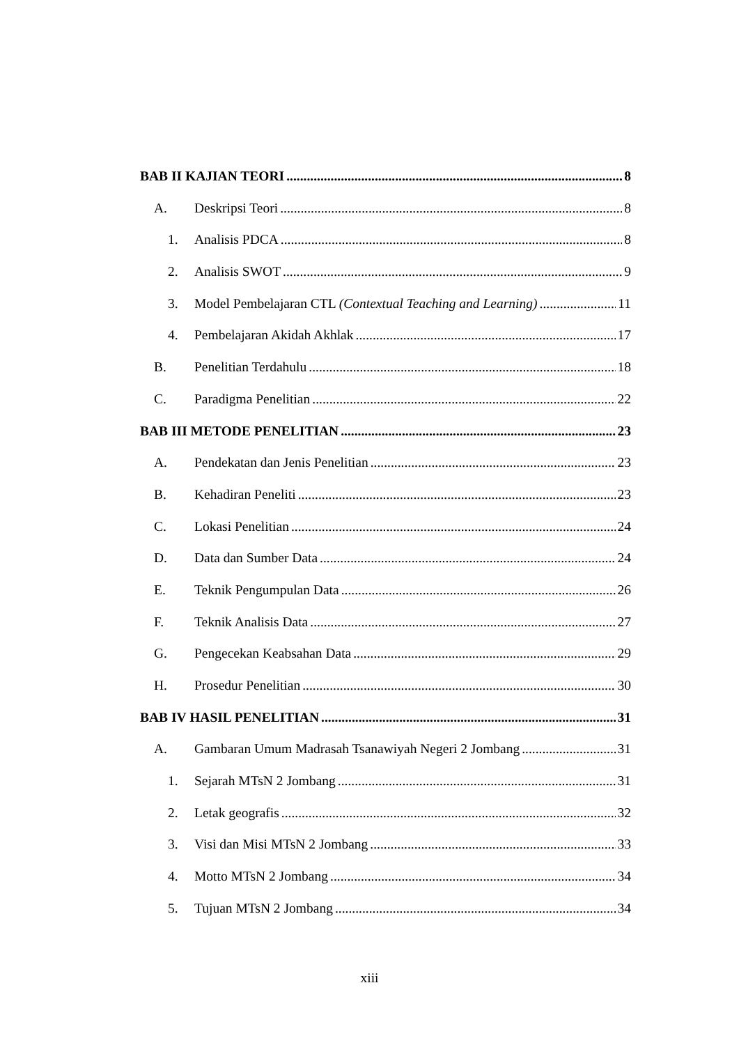BAB II KAJIAN TEORI 8
A. Deskripsi Teori 8
1. Analisis PDCA 8
2. Analisis SWOT 9
3. Model Pembelajaran CTL (Contextual Teaching and Learning) 11
4. Pembelajaran Akidah Akhlak 17
B. Penelitian Terdahulu 18
C. Paradigma Penelitian 22
BAB III METODE PENELITIAN 23
A. Pendekatan dan Jenis Penelitian 23
B. Kehadiran Peneliti 23
C. Lokasi Penelitian 24
D. Data dan Sumber Data 24
E. Teknik Pengumpulan Data 26
F. Teknik Analisis Data 27
G. Pengecekan Keabsahan Data 29
H. Prosedur Penelitian 30
BAB IV HASIL PENELITIAN 31
A. Gambaran Umum Madrasah Tsanawiyah Negeri 2 Jombang 31
1. Sejarah MTsN 2 Jombang 31
2. Letak geografis 32
3. Visi dan Misi MTsN 2 Jombang 33
4. Motto MTsN 2 Jombang 34
5. Tujuan MTsN 2 Jombang 34
xiii